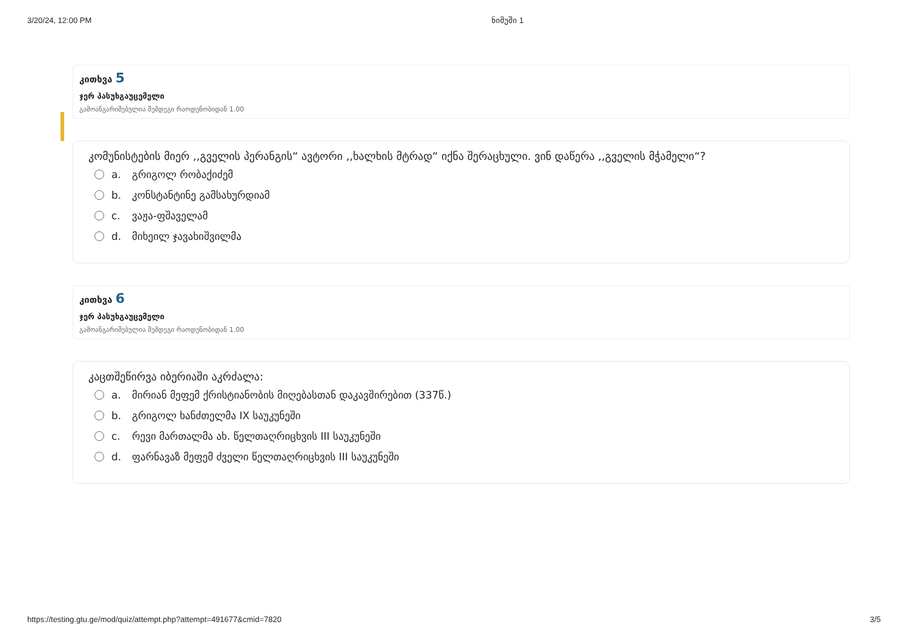3/20/24, 12:00 PM ნიმუში 1
კითხვა 5
ჯერ პასუხგაუცემელი
გამოანგარიშებულია შემდეგი რაოდენობიდან 1.00
კომუნისტების მიერ ,,გველის პერანგის“ ავტორი ,,ხალხის მტრად“ იქნა შერაცხული. ვინ დაწერა ,,გველის მჭამელი“?
a. გრიგოლ რობაქიძემ
b. კონსტანტინე გამსახურდიამ
c. ვაჟა-ფშაველამ
d. მიხეილ ჯავახიშვილმა
კითხვა 6
ჯერ პასუხგაუცემელი
გამოანგარიშებულია შემდეგი რაოდენობიდან 1.00
კაცთშეწირვა იბერიაში აკრძალა:
a. მირიან მეფემ ქრისტიანობის მიღებასთან დაკავშირებით (337წ.)
b. გრიგოლ ხანძთელმა IX საუკუნეში
c. რევი მართალმა ახ. წელთაღრიცხვის III საუკუნეში
d. ფარნავაზ მეფემ ძველი წელთაღრიცხვის III საუკუნეში
https://testing.gtu.ge/mod/quiz/attempt.php?attempt=491677&cmid=7820 3/5